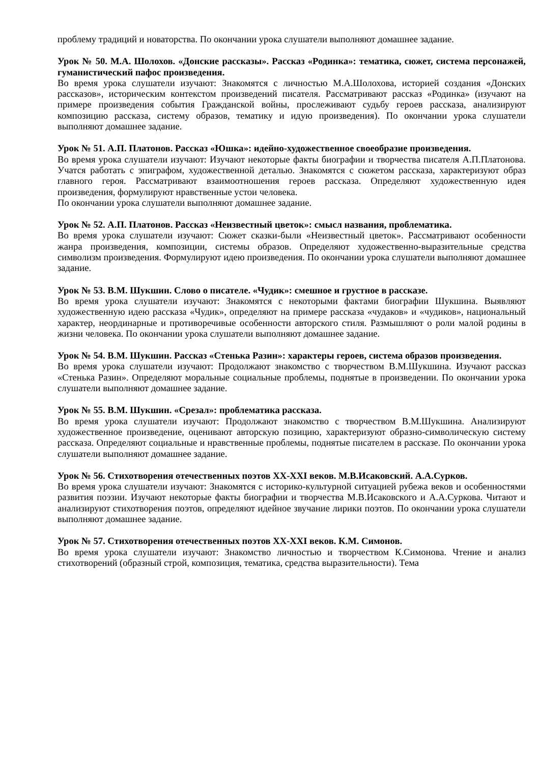проблему традиций и новаторства. По окончании урока слушатели выполняют домашнее задание.
Урок № 50. М.А. Шолохов. «Донские рассказы». Рассказ «Родинка»: тематика, сюжет, система персонажей, гуманистический пафос произведения.
Во время урока слушатели изучают: Знакомятся с личностью М.А.Шолохова, историей создания «Донских рассказов», историческим контекстом произведений писателя. Рассматривают рассказ «Родинка» (изучают на примере произведения события Гражданской войны, прослеживают судьбу героев рассказа, анализируют композицию рассказа, систему образов, тематику и идую произведения). По окончании урока слушатели выполняют домашнее задание.
Урок № 51. А.П. Платонов. Рассказ «Юшка»: идейно-художественное своеобразие произведения.
Во время урока слушатели изучают: Изучают некоторые факты биографии и творчества писателя А.П.Платонова. Учатся работать с эпиграфом, художественной деталью. Знакомятся с сюжетом рассказа, характеризуют образ главного героя. Рассматривают взаимоотношения героев рассказа. Определяют художественную идея произведения, формулируют нравственные устои человека.
По окончании урока слушатели выполняют домашнее задание.
Урок № 52. А.П. Платонов. Рассказ «Неизвестный цветок»: смысл названия, проблематика.
Во время урока слушатели изучают: Сюжет сказки-были «Неизвестный цветок». Рассматривают особенности жанра произведения, композиции, системы образов. Определяют художественно-выразительные средства символизм произведения. Формулируют идею произведения. По окончании урока слушатели выполняют домашнее задание.
Урок № 53. В.М. Шукшин. Слово о писателе. «Чудик»: смешное и грустное в рассказе.
Во время урока слушатели изучают: Знакомятся с некоторыми фактами биографии Шукшина. Выявляют художественную идею рассказа «Чудик», определяют на примере рассказа «чудаков» и «чудиков», национальный характер, неординарные и противоречивые особенности авторского стиля. Размышляют о роли малой родины в жизни человека. По окончании урока слушатели выполняют домашнее задание.
Урок № 54. В.М. Шукшин. Рассказ «Стенька Разин»: характеры героев, система образов произведения.
Во время урока слушатели изучают: Продолжают знакомство с творчеством В.М.Шукшина. Изучают рассказ «Стенька Разин». Определяют моральные социальные проблемы, поднятые в произведении. По окончании урока слушатели выполняют домашнее задание.
Урок № 55. В.М. Шукшин. «Срезал»: проблематика рассказа.
Во время урока слушатели изучают: Продолжают знакомство с творчеством В.М.Шукшина. Анализируют художественное произведение, оценивают авторскую позицию, характеризуют образно-символическую систему рассказа. Определяют социальные и нравственные проблемы, поднятые писателем в рассказе. По окончании урока слушатели выполняют домашнее задание.
Урок № 56. Стихотворения отечественных поэтов XX-XXI веков. М.В.Исаковский. А.А.Сурков.
Во время урока слушатели изучают: Знакомятся с историко-культурной ситуацией рубежа веков и особенностями развития поэзии. Изучают некоторые факты биографии и творчества М.В.Исаковского и А.А.Суркова. Читают и анализируют стихотворения поэтов, определяют идейное звучание лирики поэтов. По окончании урока слушатели выполняют домашнее задание.
Урок № 57. Стихотворения отечественных поэтов XX-XXI веков. К.М. Симонов.
Во время урока слушатели изучают: Знакомство личностью и творчеством К.Симонова. Чтение и анализ стихотворений (образный строй, композиция, тематика, средства выразительности). Тема